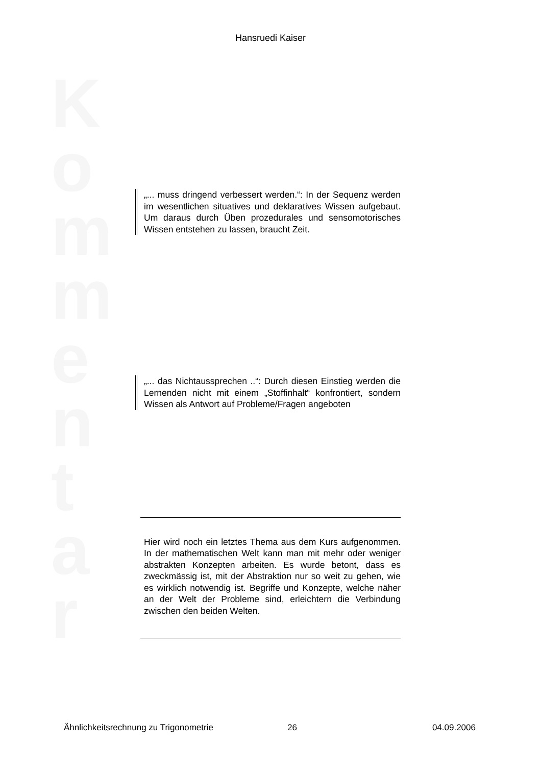Hansruedi Kaiser
K
o
m
m
e
n
t
a
r
„... muss dringend verbessert werden.“: In der Sequenz werden im wesentlichen situatives und deklaratives Wissen aufgebaut. Um daraus durch Üben prozedurales und sensomotorisches Wissen entstehen zu lassen, braucht Zeit.
„... das Nichtaussprechen ..“: Durch diesen Einstieg werden die Lernenden nicht mit einem „Stoffinhalt“ konfrontiert, sondern Wissen als Antwort auf Probleme/Fragen angeboten
Hier wird noch ein letztes Thema aus dem Kurs aufgenommen. In der mathematischen Welt kann man mit mehr oder weniger abstrakten Konzepten arbeiten. Es wurde betont, dass es zweckmässig ist, mit der Abstraktion nur so weit zu gehen, wie es wirklich notwendig ist. Begriffe und Konzepte, welche näher an der Welt der Probleme sind, erleichtern die Verbindung zwischen den beiden Welten.
Ähnlichkeitsrechnung zu Trigonometrie 26 04.09.2006